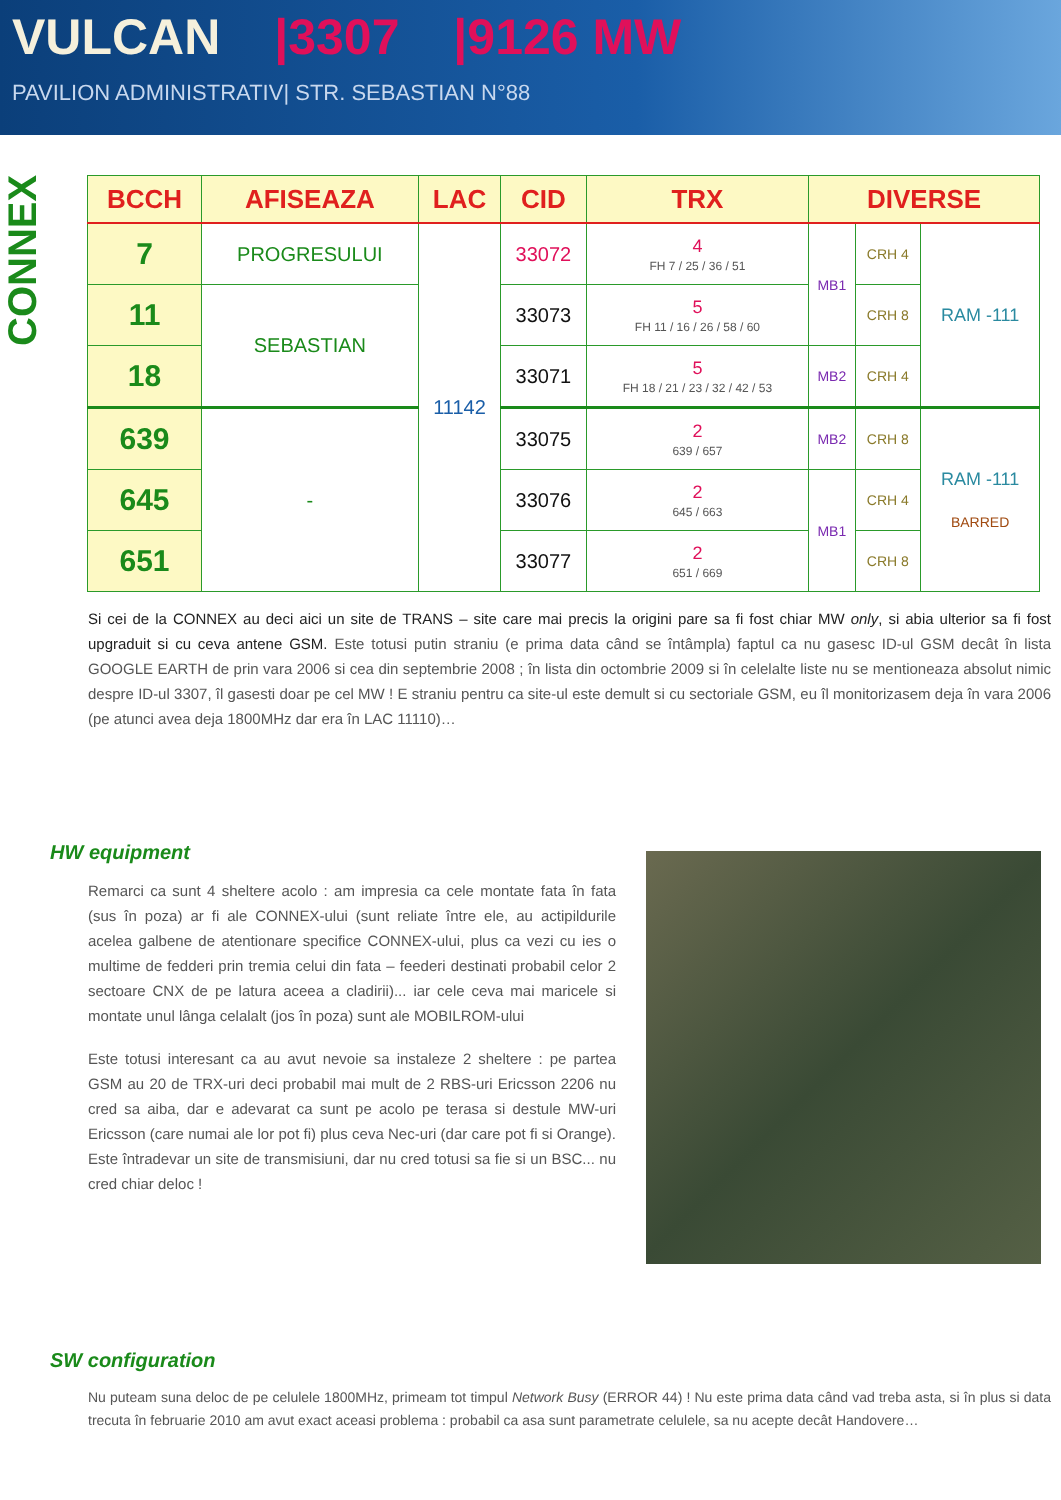VULCAN |3307 |9126 MW
PAVILION ADMINISTRATIV| STR. SEBASTIAN N°88
CONNEX
| BCCH | AFISEAZA | LAC | CID | TRX | DIVERSE | | |
| --- | --- | --- | --- | --- | --- | --- | --- |
| 7 | PROGRESULUI | 11142 | 33072 | 4 FH 7 / 25 / 36 / 51 | MB1 | CRH 4 | RAM -111 |
| 11 | SEBASTIAN | | 33073 | 5 FH 11 / 16 / 26 / 58 / 60 | | CRH 8 | |
| 18 | | | 33071 | 5 FH 18 / 21 / 23 / 32 / 42 / 53 | MB2 | CRH 4 | |
| 639 | - | | 33075 | 2 639 / 657 | MB2 | CRH 8 | RAM -111 BARRED |
| 645 | | | 33076 | 2 645 / 663 | MB1 | CRH 4 | |
| 651 | | | 33077 | 2 651 / 669 | | CRH 8 | |
Si cei de la CONNEX au deci aici un site de TRANS – site care mai precis la origini pare sa fi fost chiar MW only, si abia ulterior sa fi fost upgraduit si cu ceva antene GSM. Este totusi putin straniu (e prima data când se întâmpla) faptul ca nu gasesc ID-ul GSM decât în lista GOOGLE EARTH de prin vara 2006 si cea din septembrie 2008 ; în lista din octombrie 2009 si în celelalte liste nu se mentioneaza absolut nimic despre ID-ul 3307, îl gasesti doar pe cel MW ! E straniu pentru ca site-ul este demult si cu sectoriale GSM, eu îl monitorizasem deja în vara 2006 (pe atunci avea deja 1800MHz dar era în LAC 11110)…
HW equipment
Remarci ca sunt 4 sheltere acolo : am impresia ca cele montate fata în fata (sus în poza) ar fi ale CONNEX-ului (sunt reliate între ele, au actipildurile acelea galbene de atentionare specifice CONNEX-ului, plus ca vezi cu ies o multime de fedderi prin tremia celui din fata – feederi destinati probabil celor 2 sectoare CNX de pe latura aceea a cladirii)... iar cele ceva mai maricele si montate unul lânga celalalt (jos în poza) sunt ale MOBILROM-ului
Este totusi interesant ca au avut nevoie sa instaleze 2 sheltere : pe partea GSM au 20 de TRX-uri deci probabil mai mult de 2 RBS-uri Ericsson 2206 nu cred sa aiba, dar e adevarat ca sunt pe acolo pe terasa si destule MW-uri Ericsson (care numai ale lor pot fi) plus ceva Nec-uri (dar care pot fi si Orange). Este întradevar un site de transmisiuni, dar nu cred totusi sa fie si un BSC... nu cred chiar deloc !
SW configuration
Nu puteam suna deloc de pe celulele 1800MHz, primeam tot timpul Network Busy (ERROR 44) ! Nu este prima data când vad treba asta, si în plus si data trecuta în februarie 2010 am avut exact aceasi problema : probabil ca asa sunt parametrate celulele, sa nu acepte decât Handovere…